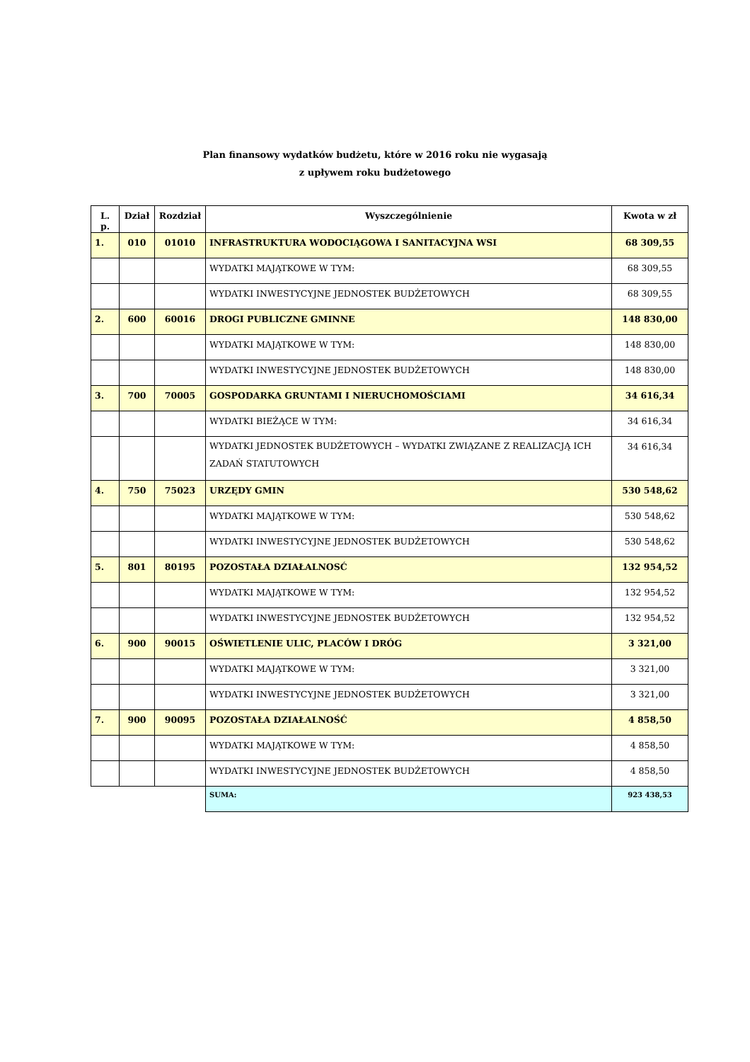Plan finansowy wydatków budżetu, które w 2016 roku nie wygasają
z upływem roku budżetowego
| L. p. | Dział | Rozdział | Wyszczególnienie | Kwota w zł |
| --- | --- | --- | --- | --- |
| 1. | 010 | 01010 | INFRASTRUKTURA WODOCIĄGOWA I SANITACYJNA WSI | 68 309,55 |
| | | | WYDATKI MAJĄTKOWE W TYM: | 68 309,55 |
| | | | WYDATKI INWESTYCYJNE JEDNOSTEK BUDŻETOWYCH | 68 309,55 |
| 2. | 600 | 60016 | DROGI PUBLICZNE GMINNE | 148 830,00 |
| | | | WYDATKI MAJĄTKOWE W TYM: | 148 830,00 |
| | | | WYDATKI INWESTYCYJNE JEDNOSTEK BUDŻETOWYCH | 148 830,00 |
| 3. | 700 | 70005 | GOSPODARKA GRUNTAMI I NIERUCHOMOŚCIAMI | 34 616,34 |
| | | | WYDATKI BIEŻĄCE W TYM: | 34 616,34 |
| | | | WYDATKI JEDNOSTEK BUDŻETOWYCH – WYDATKI ZWIĄZANE Z REALIZACJĄ ICH ZADAŃ STATUTOWYCH | 34 616,34 |
| 4. | 750 | 75023 | URZĘDY GMIN | 530 548,62 |
| | | | WYDATKI MAJĄTKOWE W TYM: | 530 548,62 |
| | | | WYDATKI INWESTYCYJNE JEDNOSTEK BUDŻETOWYCH | 530 548,62 |
| 5. | 801 | 80195 | POZOSTAŁA DZIAŁALNOSĆ | 132 954,52 |
| | | | WYDATKI MAJĄTKOWE W TYM: | 132 954,52 |
| | | | WYDATKI INWESTYCYJNE JEDNOSTEK BUDŻETOWYCH | 132 954,52 |
| 6. | 900 | 90015 | OŚWIETLENIE ULIC, PLACÓW I DRÓG | 3 321,00 |
| | | | WYDATKI MAJĄTKOWE W TYM: | 3 321,00 |
| | | | WYDATKI INWESTYCYJNE JEDNOSTEK BUDŻETOWYCH | 3 321,00 |
| 7. | 900 | 90095 | POZOSTAŁA DZIAŁALNOŚĆ | 4 858,50 |
| | | | WYDATKI MAJĄTKOWE W TYM: | 4 858,50 |
| | | | WYDATKI INWESTYCYJNE JEDNOSTEK BUDŻETOWYCH | 4 858,50 |
| | | | SUMA: | 923 438,53 |